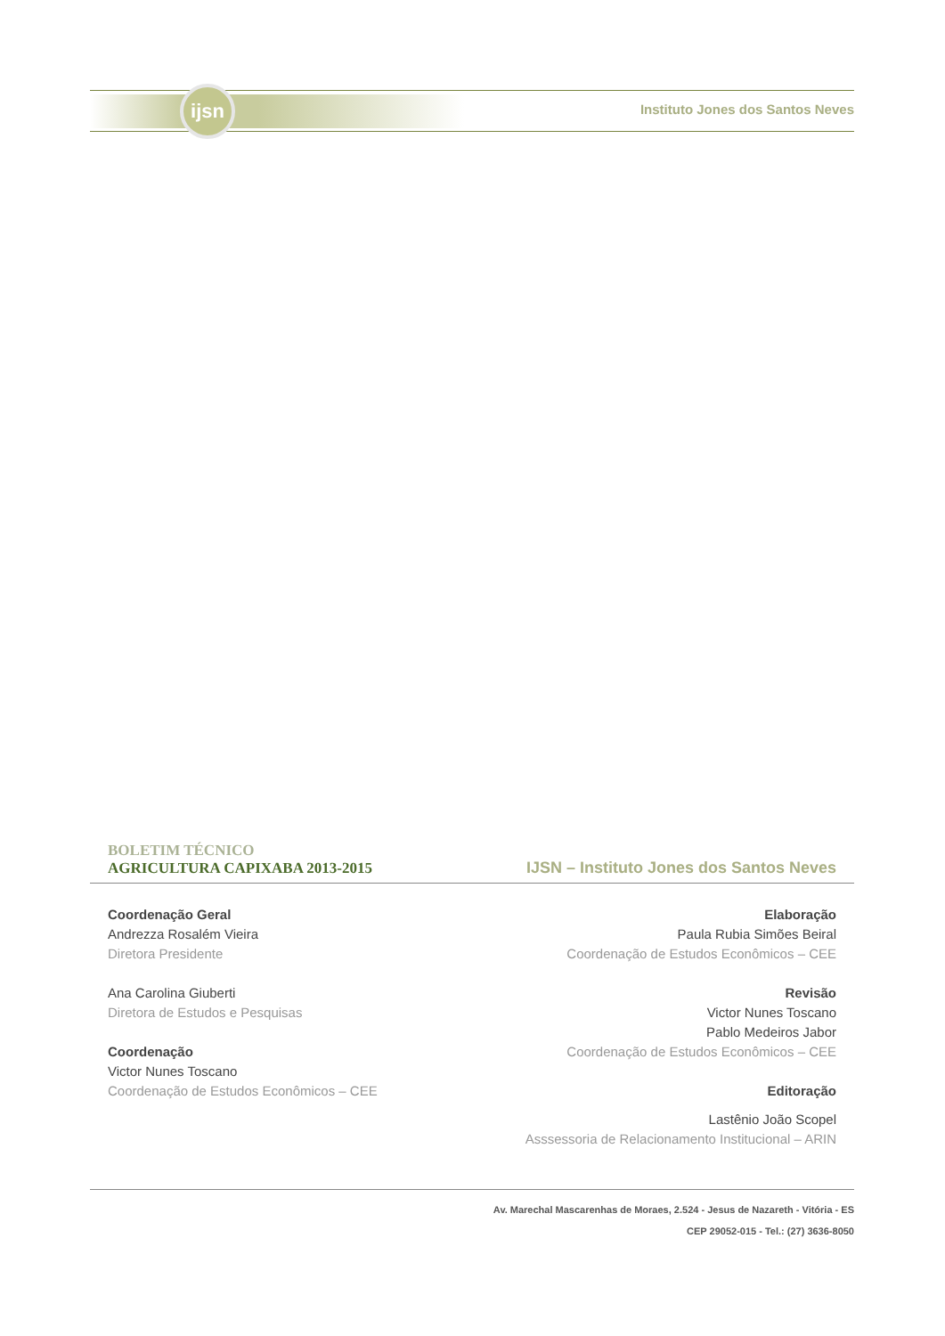ijsn
Instituto Jones dos Santos Neves
BOLETIM TÉCNICO
AGRICULTURA CAPIXABA 2013-2015
IJSN – Instituto Jones dos Santos Neves
Coordenação Geral
Andrezza Rosalém Vieira
Diretora Presidente
Ana Carolina Giuberti
Diretora de Estudos e Pesquisas
Coordenação
Victor Nunes Toscano
Coordenação de Estudos Econômicos – CEE
Elaboração
Paula Rubia Simões Beiral
Coordenação de Estudos Econômicos – CEE
Revisão
Victor Nunes Toscano
Pablo Medeiros Jabor
Coordenação de Estudos Econômicos – CEE
Editoração
Lastênio João Scopel
Asssessoria de Relacionamento Institucional – ARIN
Av. Marechal Mascarenhas de Moraes, 2.524 - Jesus de Nazareth - Vitória - ES
CEP 29052-015 - Tel.: (27) 3636-8050